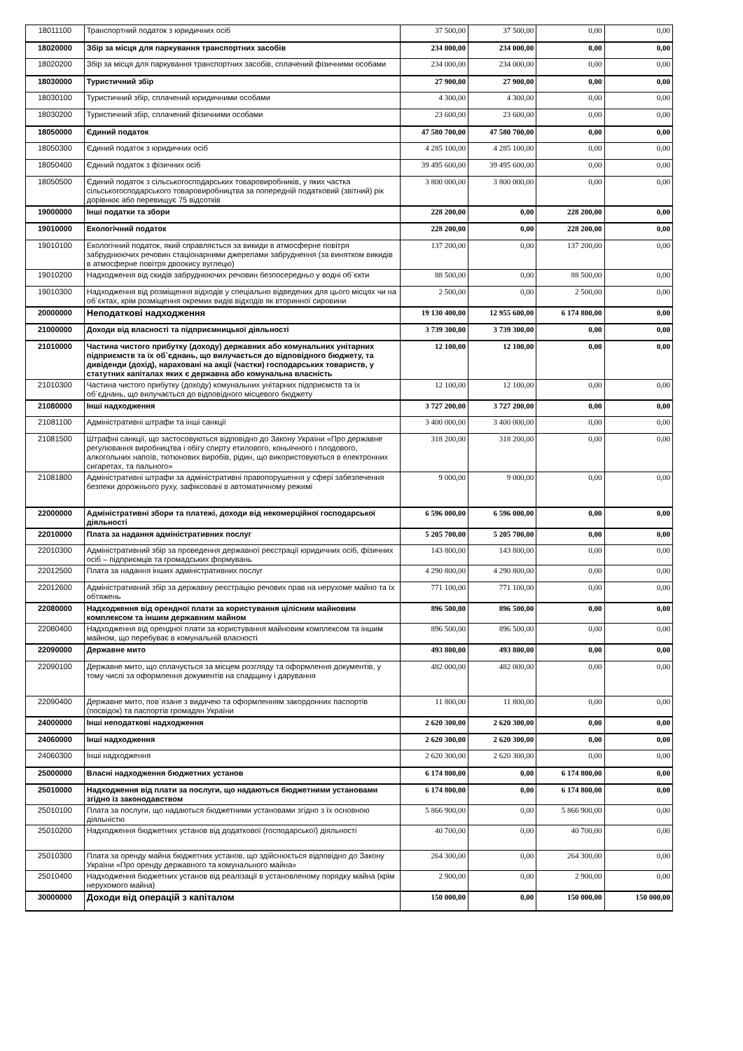| 18011100 | Транспортний податок з юридичних осіб | 37 500,00 | 37 500,00 | 0,00 | 0,00 |
| 18020000 | Збір за місця для паркування транспортних засобів | 234 000,00 | 234 000,00 | 0,00 | 0,00 |
| 18020200 | Збір за місця для паркування транспортних засобів, сплачений фізичними особами | 234 000,00 | 234 000,00 | 0,00 | 0,00 |
| 18030000 | Туристичний збір | 27 900,00 | 27 900,00 | 0,00 | 0,00 |
| 18030100 | Туристичний збір, сплачений юридичними особами | 4 300,00 | 4 300,00 | 0,00 | 0,00 |
| 18030200 | Туристичний збір, сплачений фізичними особами | 23 600,00 | 23 600,00 | 0,00 | 0,00 |
| 18050000 | Єдиний податок | 47 580 700,00 | 47 580 700,00 | 0,00 | 0,00 |
| 18050300 | Єдиний податок з юридичних осіб | 4 285 100,00 | 4 285 100,00 | 0,00 | 0,00 |
| 18050400 | Єдиний податок з фізичних осіб | 39 495 600,00 | 39 495 600,00 | 0,00 | 0,00 |
| 18050500 | Єдиний податок з сільськогосподарських товаровиробників, у яких частка сільськогосподарського товаровиробництва за попередній податковий (звітний) рік дорівнює або перевищує 75 відсотків | 3 800 000,00 | 3 800 000,00 | 0,00 | 0,00 |
| 19000000 | Інші податки та збори | 228 200,00 | 0,00 | 228 200,00 | 0,00 |
| 19010000 | Екологічний податок | 228 200,00 | 0,00 | 228 200,00 | 0,00 |
| 19010100 | Екологічний податок, який справляється за викиди в атмосферне повітря забруднюючих речовин стаціонарними джерелами забруднення (за винятком викидів в атмосферне повітря двоокису вуглецю) | 137 200,00 | 0,00 | 137 200,00 | 0,00 |
| 19010200 | Надходження від скидів забруднюючих речовин безпосередньо у водні об`єкти | 88 500,00 | 0,00 | 88 500,00 | 0,00 |
| 19010300 | Надходження від розміщення відходів у спеціально відведених для цього місцях чи на об`єктах, крім розміщення окремих видів відходів як вторинної сировини | 2 500,00 | 0,00 | 2 500,00 | 0,00 |
| 20000000 | Неподаткові надходження | 19 130 400,00 | 12 955 600,00 | 6 174 800,00 | 0,00 |
| 21000000 | Доходи від власності та підприємницької діяльності | 3 739 300,00 | 3 739 300,00 | 0,00 | 0,00 |
| 21010000 | Частина чистого прибутку (доходу) державних або комунальних унітарних підприємств та їх об`єднань, що вилучається до відповідного бюджету, та дивіденди (дохід), нараховані на акції (частки) господарських товариств, у статутних капіталах яких є державна або комунальна власність | 12 100,00 | 12 100,00 | 0,00 | 0,00 |
| 21010300 | Частина чистого прибутку (доходу) комунальних унітарних підприємств та їх об`єднань, що вилучається до відповідного місцевого бюджету | 12 100,00 | 12 100,00 | 0,00 | 0,00 |
| 21080000 | Інші надходження | 3 727 200,00 | 3 727 200,00 | 0,00 | 0,00 |
| 21081100 | Адміністративні штрафи та інші санкції | 3 400 000,00 | 3 400 000,00 | 0,00 | 0,00 |
| 21081500 | Штрафні санкції, що застосовуються відповідно до Закону України «Про державне регулювання виробництва і обігу спирту етилового, коньячного і плодового, алкогольних напоїв, тютюнових виробів, рідин, що використовуються в електронних сигаретах, та пального» | 318 200,00 | 318 200,00 | 0,00 | 0,00 |
| 21081800 | Адміністративні штрафи за адміністративні правопорушення у сфері забезпечення безпеки дорожнього руху, зафіксовані в автоматичному режимі | 9 000,00 | 9 000,00 | 0,00 | 0,00 |
| 22000000 | Адміністративні збори та платежі, доходи від некомерційної господарської діяльності | 6 596 000,00 | 6 596 000,00 | 0,00 | 0,00 |
| 22010000 | Плата за надання адміністративних послуг | 5 205 700,00 | 5 205 700,00 | 0,00 | 0,00 |
| 22010300 | Адміністративний збір за проведення державної реєстрації юридичних осіб, фізичних осіб – підприємців та громадських формувань | 143 800,00 | 143 800,00 | 0,00 | 0,00 |
| 22012500 | Плата за надання інших адміністративних послуг | 4 290 800,00 | 4 290 800,00 | 0,00 | 0,00 |
| 22012600 | Адміністративний збір за державну реєстрацію речових прав на нерухоме майно та їх обтяжень | 771 100,00 | 771 100,00 | 0,00 | 0,00 |
| 22080000 | Надходження від орендної плати за користування цілісним майновим комплексом та іншим державним майном | 896 500,00 | 896 500,00 | 0,00 | 0,00 |
| 22080400 | Надходження від орендної плати за користування майновим комплексом та іншим майном, що перебуває в комунальній власності | 896 500,00 | 896 500,00 | 0,00 | 0,00 |
| 22090000 | Державне мито | 493 800,00 | 493 800,00 | 0,00 | 0,00 |
| 22090100 | Державне мито, що сплачується за місцем розгляду та оформлення документів, у тому числі за оформлення документів на спадщину і дарування | 482 000,00 | 482 000,00 | 0,00 | 0,00 |
| 22090400 | Державне мито, пов`язане з видачею та оформленням закордонних паспортів (посвідок) та паспортів громадян України | 11 800,00 | 11 800,00 | 0,00 | 0,00 |
| 24000000 | Інші неподаткові надходження | 2 620 300,00 | 2 620 300,00 | 0,00 | 0,00 |
| 24060000 | Інші надходження | 2 620 300,00 | 2 620 300,00 | 0,00 | 0,00 |
| 24060300 | Інші надходження | 2 620 300,00 | 2 620 300,00 | 0,00 | 0,00 |
| 25000000 | Власні надходження бюджетних установ | 6 174 800,00 | 0,00 | 6 174 800,00 | 0,00 |
| 25010000 | Надходження від плати за послуги, що надаються бюджетними установами згідно із законодавством | 6 174 800,00 | 0,00 | 6 174 800,00 | 0,00 |
| 25010100 | Плата за послуги, що надаються бюджетними установами згідно з їх основною діяльністю | 5 866 900,00 | 0,00 | 5 866 900,00 | 0,00 |
| 25010200 | Надходження бюджетних установ від додаткової (господарської) діяльності | 40 700,00 | 0,00 | 40 700,00 | 0,00 |
| 25010300 | Плата за оренду майна бюджетних установ, що здійснюється відповідно до Закону України «Про оренду державного та комунального майна» | 264 300,00 | 0,00 | 264 300,00 | 0,00 |
| 25010400 | Надходження бюджетних установ від реалізації в установленому порядку майна (крім нерухомого майна) | 2 900,00 | 0,00 | 2 900,00 | 0,00 |
| 30000000 | Доходи від операцій з капіталом | 150 000,00 | 0,00 | 150 000,00 | 150 000,00 |